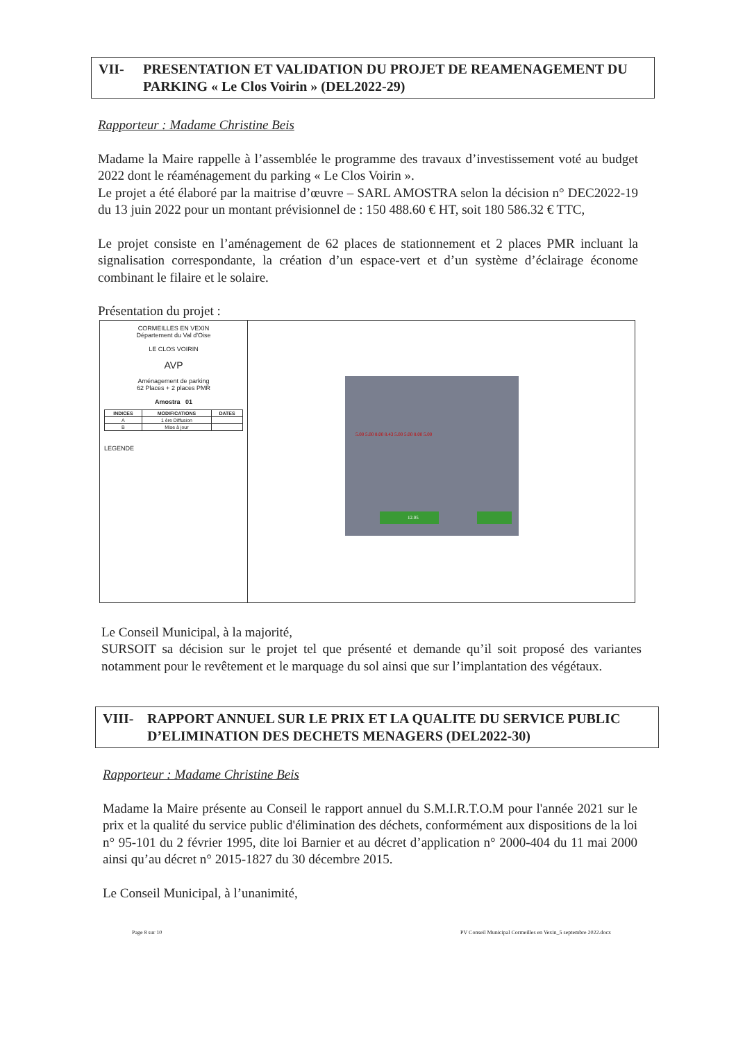VII- PRESENTATION ET VALIDATION DU PROJET DE REAMENAGEMENT DU PARKING « Le Clos Voirin » (DEL2022-29)
Rapporteur : Madame Christine Beis
Madame la Maire rappelle à l’assemblée le programme des travaux d’investissement voté au budget 2022 dont le réaménagement du parking « Le Clos Voirin ».
Le projet a été élaboré par la maitrise d’œuvre – SARL AMOSTRA selon la décision n° DEC2022-19 du 13 juin 2022 pour un montant prévisionnel de : 150 488.60 € HT, soit 180 586.32 € TTC,
Le projet consiste en l’aménagement de 62 places de stationnement et 2 places PMR incluant la signalisation correspondante, la création d’un espace-vert et d’un système d’éclairage économe combinant le filaire et le solaire.
Présentation du projet :
CORMEILLES EN VEXIN
Département du Val d'Oise
LE CLOS VOIRIN
AVP
Aménagement de parking
62 Places + 2 places PMR
Amostra 01
| INDICES | MODIFICATIONS | DATES |
| --- | --- | --- |
| A | 1 ère Diffusion | |
| B | Mise à jour | |
LEGENDE
5.00 5.00 8.00 8.43 5.00 5.00 8.00 5.00
12.05
Le Conseil Municipal, à la majorité,
SURSOIT sa décision sur le projet tel que présenté et demande qu’il soit proposé des variantes notamment pour le revêtement et le marquage du sol ainsi que sur l’implantation des végétaux.
VIII- RAPPORT ANNUEL SUR LE PRIX ET LA QUALITE DU SERVICE PUBLIC D’ELIMINATION DES DECHETS MENAGERS (DEL2022-30)
Rapporteur : Madame Christine Beis
Madame la Maire présente au Conseil le rapport annuel du S.M.I.R.T.O.M pour l'année 2021 sur le prix et la qualité du service public d'élimination des déchets, conformément aux dispositions de la loi n° 95-101 du 2 février 1995, dite loi Barnier et au décret d’application n° 2000-404 du 11 mai 2000 ainsi qu’au décret n° 2015-1827 du 30 décembre 2015.
Le Conseil Municipal, à l’unanimité,
Page 8 sur 10 PV Conseil Municipal Cormeilles en Vexin_5 septembre 2022.docx